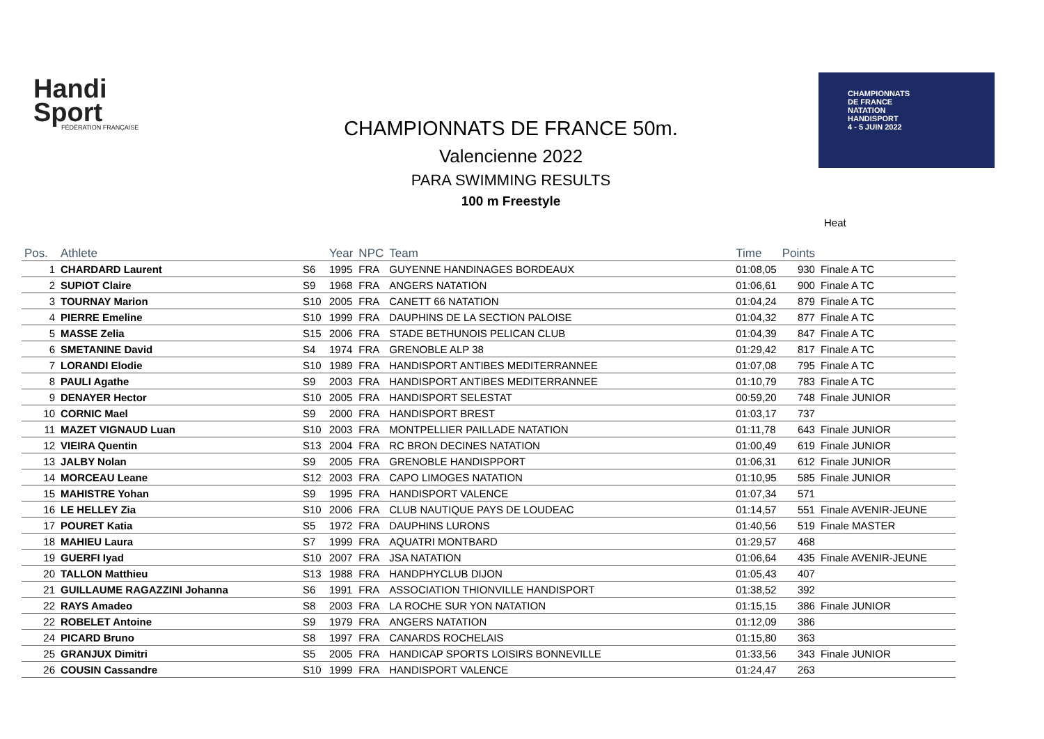Handi
Sport
FÉDÉRATION FRANÇAISE
CHAMPIONNATS
DE FRANCE
NATATION
HANDISPORT
4 - 5 JUIN 2022
CHAMPIONNATS DE FRANCE 50m.
Valencienne 2022
PARA SWIMMING RESULTS
100 m Freestyle
Heat
| Pos. | Athlete | | Year | NPC | Team | Time | Points | |
| --- | --- | --- | --- | --- | --- | --- | --- | --- |
| 1 | CHARDARD Laurent | S6 | 1995 | FRA | GUYENNE HANDINAGES BORDEAUX | 01:08,05 | 930 | Finale A TC |
| 2 | SUPIOT Claire | S9 | 1968 | FRA | ANGERS NATATION | 01:06,61 | 900 | Finale A TC |
| 3 | TOURNAY Marion | S10 | 2005 | FRA | CANETT 66 NATATION | 01:04,24 | 879 | Finale A TC |
| 4 | PIERRE Emeline | S10 | 1999 | FRA | DAUPHINS DE LA SECTION PALOISE | 01:04,32 | 877 | Finale A TC |
| 5 | MASSE Zelia | S15 | 2006 | FRA | STADE BETHUNOIS PELICAN CLUB | 01:04,39 | 847 | Finale A TC |
| 6 | SMETANINE David | S4 | 1974 | FRA | GRENOBLE ALP 38 | 01:29,42 | 817 | Finale A TC |
| 7 | LORANDI Elodie | S10 | 1989 | FRA | HANDISPORT ANTIBES MEDITERRANNEE | 01:07,08 | 795 | Finale A TC |
| 8 | PAULI Agathe | S9 | 2003 | FRA | HANDISPORT ANTIBES MEDITERRANNEE | 01:10,79 | 783 | Finale A TC |
| 9 | DENAYER Hector | S10 | 2005 | FRA | HANDISPORT SELESTAT | 00:59,20 | 748 | Finale JUNIOR |
| 10 | CORNIC Mael | S9 | 2000 | FRA | HANDISPORT BREST | 01:03,17 | 737 | |
| 11 | MAZET VIGNAUD Luan | S10 | 2003 | FRA | MONTPELLIER PAILLADE NATATION | 01:11,78 | 643 | Finale JUNIOR |
| 12 | VIEIRA Quentin | S13 | 2004 | FRA | RC BRON DECINES NATATION | 01:00,49 | 619 | Finale JUNIOR |
| 13 | JALBY Nolan | S9 | 2005 | FRA | GRENOBLE HANDISPPORT | 01:06,31 | 612 | Finale JUNIOR |
| 14 | MORCEAU Leane | S12 | 2003 | FRA | CAPO LIMOGES NATATION | 01:10,95 | 585 | Finale JUNIOR |
| 15 | MAHISTRE Yohan | S9 | 1995 | FRA | HANDISPORT VALENCE | 01:07,34 | 571 | |
| 16 | LE HELLEY Zia | S10 | 2006 | FRA | CLUB NAUTIQUE PAYS DE LOUDEAC | 01:14,57 | 551 | Finale AVENIR-JEUNE |
| 17 | POURET Katia | S5 | 1972 | FRA | DAUPHINS LURONS | 01:40,56 | 519 | Finale MASTER |
| 18 | MAHIEU Laura | S7 | 1999 | FRA | AQUATRI MONTBARD | 01:29,57 | 468 | |
| 19 | GUERFI Iyad | S10 | 2007 | FRA | JSA NATATION | 01:06,64 | 435 | Finale AVENIR-JEUNE |
| 20 | TALLON Matthieu | S13 | 1988 | FRA | HANDPHYCLUB DIJON | 01:05,43 | 407 | |
| 21 | GUILLAUME RAGAZZINI Johanna | S6 | 1991 | FRA | ASSOCIATION THIONVILLE HANDISPORT | 01:38,52 | 392 | |
| 22 | RAYS Amadeo | S8 | 2003 | FRA | LA ROCHE SUR YON NATATION | 01:15,15 | 386 | Finale JUNIOR |
| 22 | ROBELET Antoine | S9 | 1979 | FRA | ANGERS NATATION | 01:12,09 | 386 | |
| 24 | PICARD Bruno | S8 | 1997 | FRA | CANARDS ROCHELAIS | 01:15,80 | 363 | |
| 25 | GRANJUX Dimitri | S5 | 2005 | FRA | HANDICAP SPORTS LOISIRS BONNEVILLE | 01:33,56 | 343 | Finale JUNIOR |
| 26 | COUSIN Cassandre | S10 | 1999 | FRA | HANDISPORT VALENCE | 01:24,47 | 263 | |